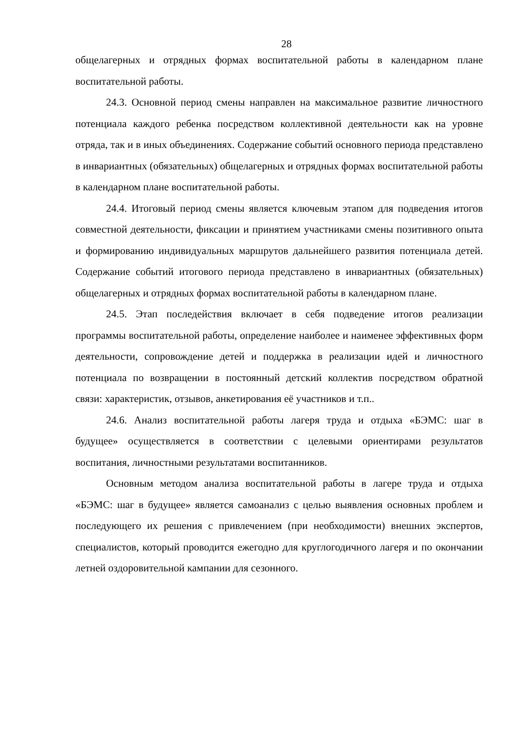28
общелагерных и отрядных формах воспитательной работы в календарном плане воспитательной работы.
24.3. Основной период смены направлен на максимальное развитие личностного потенциала каждого ребенка посредством коллективной деятельности как на уровне отряда, так и в иных объединениях. Содержание событий основного периода представлено в инвариантных (обязательных) общелагерных и отрядных формах воспитательной работы в календарном плане воспитательной работы.
24.4. Итоговый период смены является ключевым этапом для подведения итогов совместной деятельности, фиксации и принятием участниками смены позитивного опыта и формированию индивидуальных маршрутов дальнейшего развития потенциала детей. Содержание событий итогового периода представлено в инвариантных (обязательных) общелагерных и отрядных формах воспитательной работы в календарном плане.
24.5. Этап последействия включает в себя подведение итогов реализации программы воспитательной работы, определение наиболее и наименее эффективных форм деятельности, сопровождение детей и поддержка в реализации идей и личностного потенциала по возвращении в постоянный детский коллектив посредством обратной связи: характеристик, отзывов, анкетирования её участников и т.п..
24.6. Анализ воспитательной работы лагеря труда и отдыха «БЭМС: шаг в будущее» осуществляется в соответствии с целевыми ориентирами результатов воспитания, личностными результатами воспитанников.
Основным методом анализа воспитательной работы в лагере труда и отдыха «БЭМС: шаг в будущее» является самоанализ с целью выявления основных проблем и последующего их решения с привлечением (при необходимости) внешних экспертов, специалистов, который проводится ежегодно для круглогодичного лагеря и по окончании летней оздоровительной кампании для сезонного.